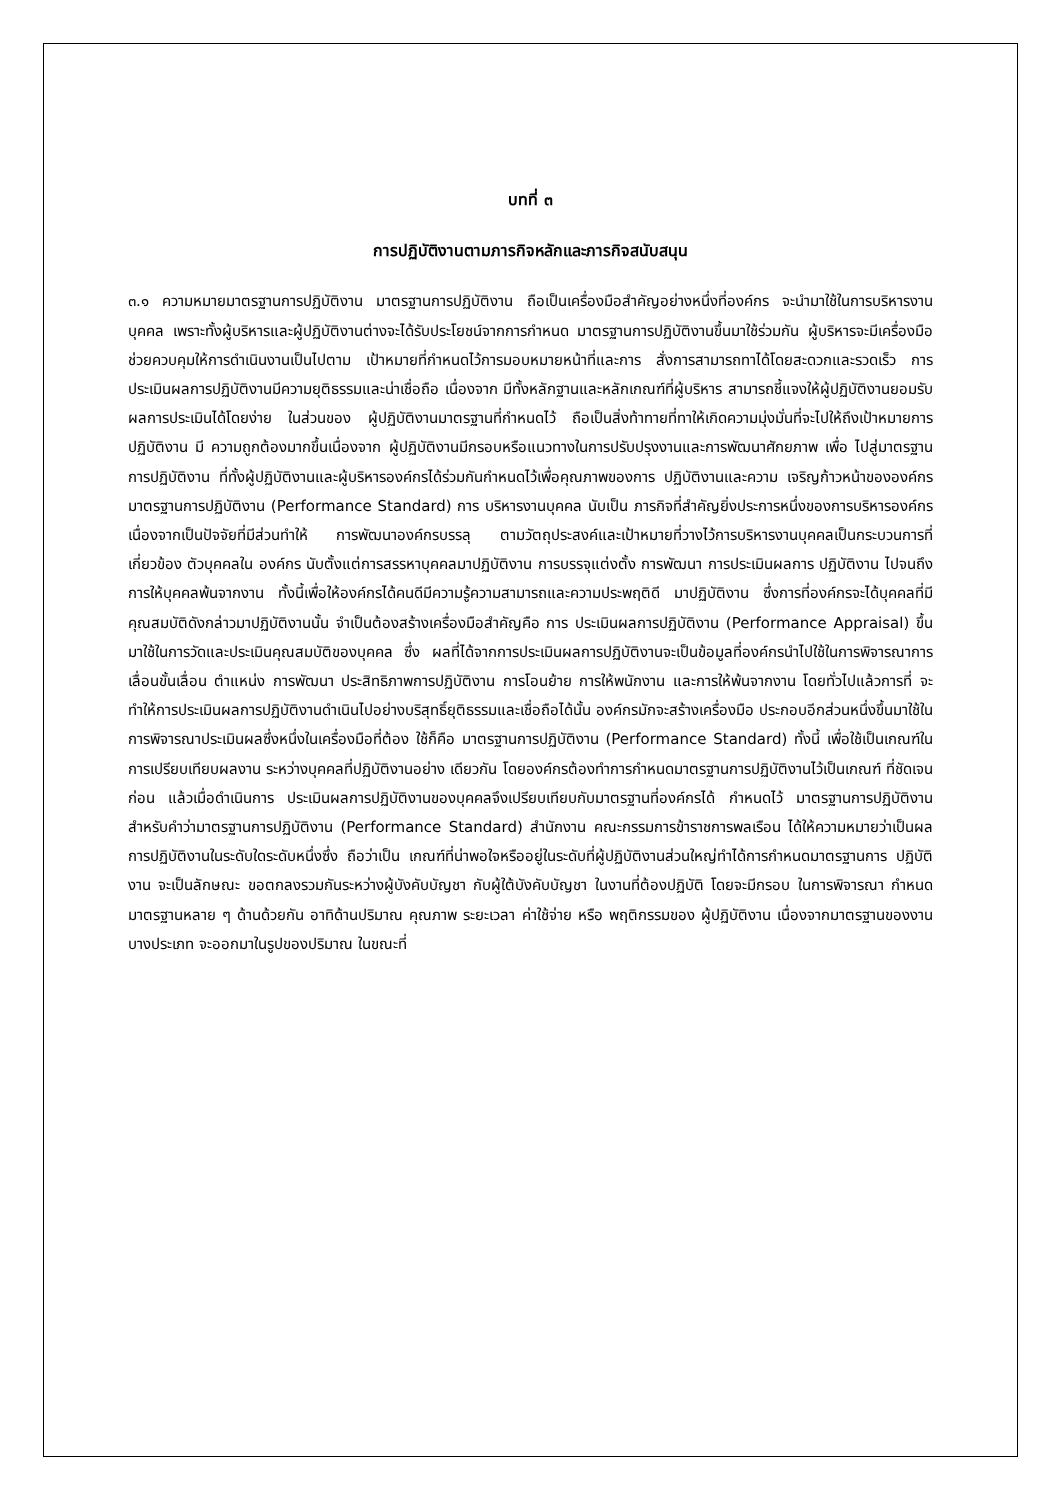บทที่ ๓
การปฏิบัติงานตามภารกิจหลักและภารกิจสนับสนุน
๓.๑ ความหมายมาตรฐานการปฏิบัติงาน มาตรฐานการปฏิบัติงาน ถือเป็นเครื่องมือสำคัญอย่างหนึ่งที่องค์กร จะนำมาใช้ในการบริหารงานบุคคล เพราะทั้งผู้บริหารและผู้ปฏิบัติงานต่างจะได้รับประโยชน์จากการกำหนด มาตรฐานการปฏิบัติงานขึ้นมาใช้ร่วมกัน ผู้บริหารจะมีเครื่องมือช่วยควบคุมให้การดำเนินงานเป็นไปตาม เป้าหมายที่กำหนดไว้การมอบหมายหน้าที่และการ สั่งการสามารถทาได้โดยสะดวกและรวดเร็ว การ ประเมินผลการปฏิบัติงานมีความยุติธรรมและน่าเชื่อถือ เนื่องจาก มีทั้งหลักฐานและหลักเกณฑ์ที่ผู้บริหาร สามารถชี้แจงให้ผู้ปฏิบัติงานยอมรับผลการประเมินได้โดยง่าย ในส่วนของ ผู้ปฏิบัติงานมาตรฐานที่กำหนดไว้ ถือเป็นสิ่งท้าทายที่ทาให้เกิดความมุ่งมั่นที่จะไปให้ถึงเป้าหมายการปฏิบัติงาน มี ความถูกต้องมากขึ้นเนื่องจาก ผู้ปฏิบัติงานมีกรอบหรือแนวทางในการปรับปรุงงานและการพัฒนาศักยภาพ เพื่อ ไปสู่มาตรฐานการปฏิบัติงาน ที่ทั้งผู้ปฏิบัติงานและผู้บริหารองค์กรได้ร่วมกันกำหนดไว้เพื่อคุณภาพของการ ปฏิบัติงานและความ เจริญก้าวหน้าขององค์กรมาตรฐานการปฏิบัติงาน (Performance Standard) การ บริหารงานบุคคล นับเป็น ภารกิจที่สำคัญยิ่งประการหนึ่งของการบริหารองค์กร เนื่องจากเป็นปัจจัยที่มีส่วนทำให้ การพัฒนาองค์กรบรรลุ ตามวัตถุประสงค์และเป้าหมายที่วางไว้การบริหารงานบุคคลเป็นกระบวนการที่เกี่ยวข้อง ตัวบุคคลใน องค์กร นับตั้งแต่การสรรหาบุคคลมาปฏิบัติงาน การบรรจุแต่งตั้ง การพัฒนา การประเมินผลการ ปฏิบัติงาน ไปจนถึง การให้บุคคลพ้นจากงาน ทั้งนี้เพื่อให้องค์กรได้คนดีมีความรู้ความสามารถและความประพฤติดี มาปฏิบัติงาน ซึ่งการที่องค์กรจะได้บุคคลที่มีคุณสมบัติดังกล่าวมาปฏิบัติงานนั้น จำเป็นต้องสร้างเครื่องมือสำคัญคือ การ ประเมินผลการปฏิบัติงาน (Performance Appraisal) ขึ้นมาใช้ในการวัดและประเมินคุณสมบัติของบุคคล ซึ่ง ผลที่ได้จากการประเมินผลการปฏิบัติงานจะเป็นข้อมูลที่องค์กรนำไปใช้ในการพิจารณาการเลื่อนขั้นเลื่อน ตำแหน่ง การพัฒนา ประสิทธิภาพการปฏิบัติงาน การโอนย้าย การให้พนักงาน และการให้พ้นจากงาน โดยทั่วไปแล้วการที่ จะทำให้การประเมินผลการปฏิบัติงานดำเนินไปอย่างบริสุทธิ์ยุติธรรมและเชื่อถือได้นั้น องค์กรมักจะสร้างเครื่องมือ ประกอบอีกส่วนหนึ่งขึ้นมาใช้ในการพิจารณาประเมินผลซึ่งหนึ่งในเครื่องมือที่ต้อง ใช้ก็คือ มาตรฐานการปฏิบัติงาน (Performance Standard) ทั้งนี้ เพื่อใช้เป็นเกณฑ์ในการเปรียบเทียบผลงาน ระหว่างบุคคลที่ปฏิบัติงานอย่าง เดียวกัน โดยองค์กรต้องทำการกำหนดมาตรฐานการปฏิบัติงานไว้เป็นเกณฑ์ ที่ชัดเจนก่อน แล้วเมื่อดำเนินการ ประเมินผลการปฏิบัติงานของบุคคลจึงเปรียบเทียบกับมาตรฐานที่องค์กรได้ กำหนดไว้ มาตรฐานการปฏิบัติงาน สำหรับคำว่ามาตรฐานการปฏิบัติงาน (Performance Standard) สำนักงาน คณะกรรมการข้าราชการพลเรือน ได้ให้ความหมายว่าเป็นผลการปฏิบัติงานในระดับใดระดับหนึ่งซึ่ง ถือว่าเป็น เกณฑ์ที่น่าพอใจหรืออยู่ในระดับที่ผู้ปฏิบัติงานส่วนใหญ่ทำได้การกำหนดมาตรฐานการ ปฏิบัติงาน จะเป็นลักษณะ ขอตกลงรวมกันระหว่างผู้บังคับบัญชา กับผู้ใต้บังคับบัญชา ในงานที่ต้องปฏิบัติ โดยจะมีกรอบ ในการพิจารณา กำหนดมาตรฐานหลาย ๆ ด้านด้วยกัน อาทิด้านปริมาณ คุณภาพ ระยะเวลา ค่าใช้จ่าย หรือ พฤติกรรมของ ผู้ปฏิบัติงาน เนื่องจากมาตรฐานของงานบางประเภท จะออกมาในรูปของปริมาณ ในขณะที่